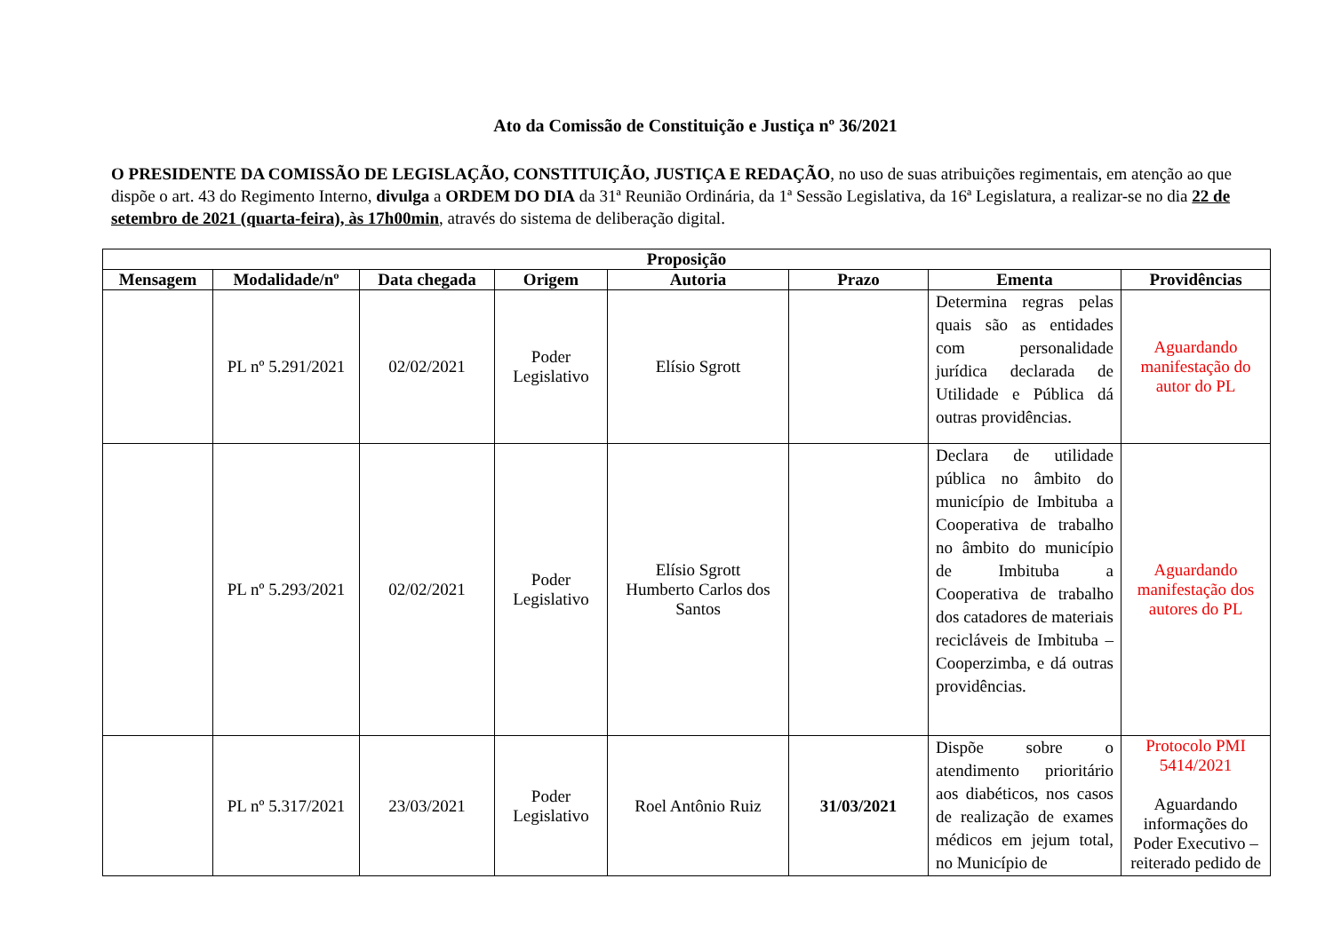Ato da Comissão de Constituição e Justiça nº 36/2021
O PRESIDENTE DA COMISSÃO DE LEGISLAÇÃO, CONSTITUIÇÃO, JUSTIÇA E REDAÇÃO, no uso de suas atribuições regimentais, em atenção ao que dispõe o art. 43 do Regimento Interno, divulga a ORDEM DO DIA da 31ª Reunião Ordinária, da 1ª Sessão Legislativa, da 16ª Legislatura, a realizar-se no dia 22 de setembro de 2021 (quarta-feira), às 17h00min, através do sistema de deliberação digital.
| Proposição | | | | | | | |
| --- | --- | --- | --- | --- | --- | --- | --- |
| Mensagem | Modalidade/nº | Data chegada | Origem | Autoria | Prazo | Ementa | Providências |
| | PL nº 5.291/2021 | 02/02/2021 | Poder Legislativo | Elísio Sgrott | | Determina regras pelas quais são as entidades com personalidade jurídica declarada de Utilidade e Pública dá outras providências. | Aguardando manifestação do autor do PL |
| | PL nº 5.293/2021 | 02/02/2021 | Poder Legislativo | Elísio Sgrott Humberto Carlos dos Santos | | Declara de utilidade pública no âmbito do município de Imbituba a Cooperativa de trabalho no âmbito do município de Imbituba a Cooperativa de trabalho dos catadores de materiais recicláveis de Imbituba – Cooperzimba, e dá outras providências. | Aguardando manifestação dos autores do PL |
| | PL nº 5.317/2021 | 23/03/2021 | Poder Legislativo | Roel Antônio Ruiz | 31/03/2021 | Dispõe sobre o atendimento prioritário aos diabéticos, nos casos de realização de exames médicos em jejum total, no Município de | Protocolo PMI 5414/2021 Aguardando informações do Poder Executivo – reiterado pedido de |